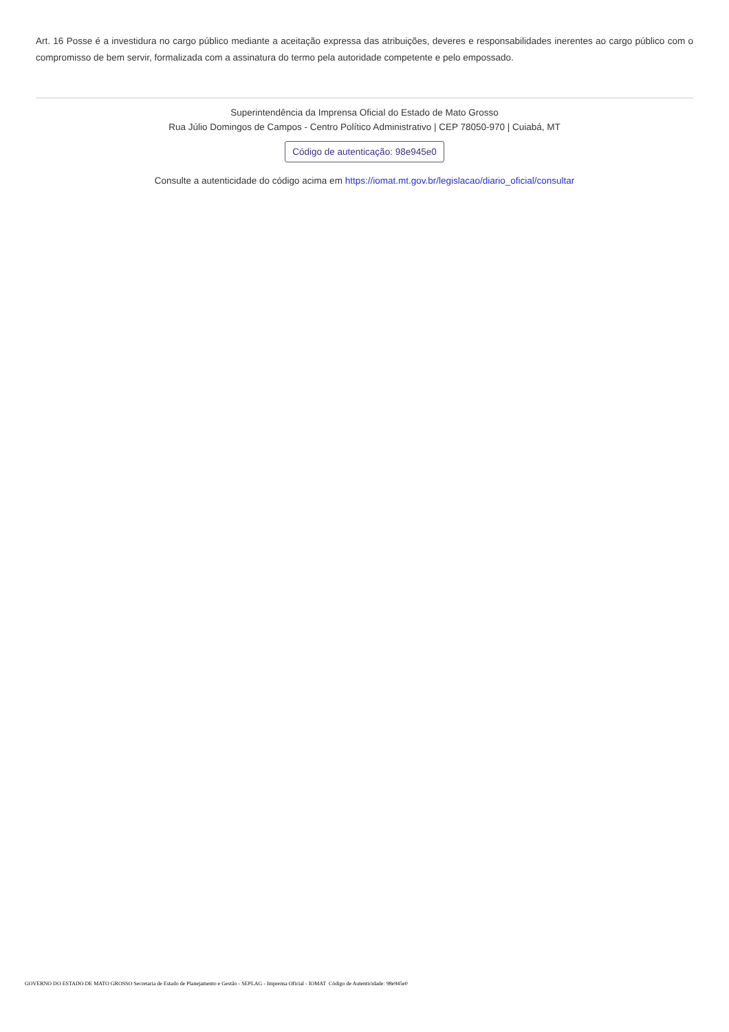Art. 16 Posse é a investidura no cargo público mediante a aceitação expressa das atribuições, deveres e responsabilidades inerentes ao cargo público com o compromisso de bem servir, formalizada com a assinatura do termo pela autoridade competente e pelo empossado.
Superintendência da Imprensa Oficial do Estado de Mato Grosso
Rua Júlio Domingos de Campos - Centro Político Administrativo | CEP 78050-970 | Cuiabá, MT
Código de autenticação: 98e945e0
Consulte a autenticidade do código acima em https://iomat.mt.gov.br/legislacao/diario_oficial/consultar
GOVERNO DO ESTADO DE MATO GROSSO Secretaria de Estado de Planejamento e Gestão - SEPLAG - Imprensa Oficial - IOMAT Código de Autenticidade: 98e945e0